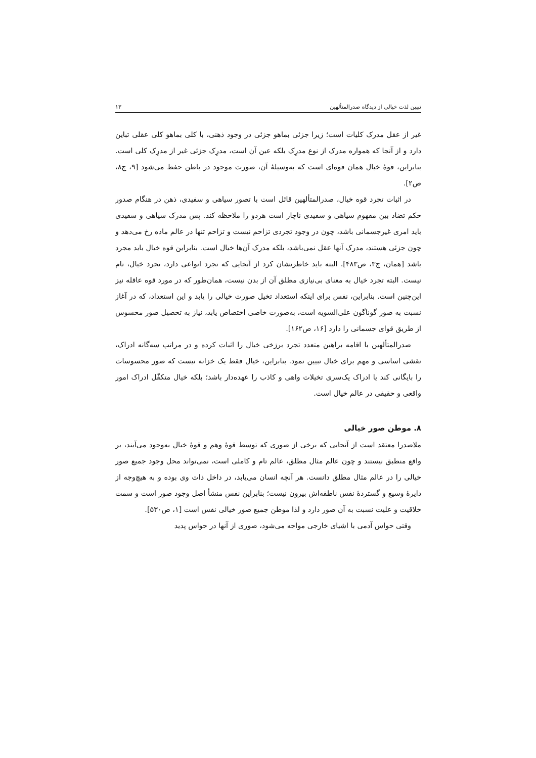تبیین لذت خیالی از دیدگاه صدرالمتألهین ۱۳
غیر از عقل مدرک کلیات است؛ زیرا جزئی بماهو جزئی در وجود ذهنی، با کلی بماهو کلی عقلی تباین دارد و از آنجا که همواره مدرک از نوع مدرِک بلکه عین آن است، مدرِک جزئی غیر از مدرِک کلی است. بنابراین، قوهٔ خیال همان قوه‌ای است که به‌وسیلهٔ آن، صورت موجود در باطن حفظ می‌شود [۹، ج۸، ص۲].
در اثبات تجرد قوه خیال، صدرالمتألهین قائل است با تصور سیاهی و سفیدی، ذهن در هنگام صدور حکم تضاد بین مفهوم سیاهی و سفیدی ناچار است هردو را ملاحظه کند. پس مدرک سیاهی و سفیدی باید امری غیرجسمانی باشد، چون در وجود تجردی تزاحم نیست و تزاحم تنها در عالم ماده رخ می‌دهد و چون جزئی هستند، مدرک آنها عقل نمی‌باشد، بلکه مدرک آن‌ها خیال است. بنابراین قوه خیال باید مجرد باشد [همان، ج۳، ص۴۸۳]. البته باید خاطرنشان کرد از آنجایی که تجرد انواعی دارد، تجرد خیال، تام نیست. البته تجرد خیال به معنای بی‌نیازی مطلق آن از بدن نیست، همان‌طور که در مورد قوه عاقله نیز این‌چنین است. بنابراین، نفس برای اینکه استعداد تخیل صورت خیالی را یابد و این استعداد، که در آغاز نسبت به صور گوناگون علی‌السویه است، به‌صورت خاصی اختصاص یابد، نیاز به تحصیل صور محسوس از طریق قوای جسمانی را دارد [۱۶، ص۱۶۲].
صدرالمتألهین با اقامه براهین متعدد تجرد برزخی خیال را اثبات کرده و در مراتب سه‌گانه ادراک، نقشی اساسی و مهم برای خیال تبیین نمود. بنابراین، خیال فقط یک خزانه نیست که صور محسوسات را بایگانی کند یا ادراک یک‌سری تخیلات واهی و کاذب را عهده‌دار باشد؛ بلکه خیال متکفّل ادراک امور واقعی و حقیقی در عالم خیال است.
۸. موطن صور خیالی
ملاصدرا معتقد است از آنجایی که برخی از صوری که توسط قوهٔ وهم و قوهٔ خیال به‌وجود می‌آیند، بر واقع منطبق نیستند و چون عالم مثال مطلق، عالم تام و کاملی است، نمی‌تواند محل وجود جمیع صور خیالی را در عالم مثال مطلق دانست. هر آنچه انسان می‌یابد، در داخل ذات وی بوده و به هیچ‌وجه از دایرهٔ وسیع و گستردهٔ نفس ناطقه‌اش بیرون نیست؛ بنابراین نفس منشأ اصل وجود صور است و سمت خلاقیت و علیت نسبت به آن صور دارد و لذا موطن جمیع صور خیالی نفس است [۱، ص۵۳۰].
وقتی حواس آدمی با اشیای خارجی مواجه می‌شود، صوری از آنها در حواس پدید